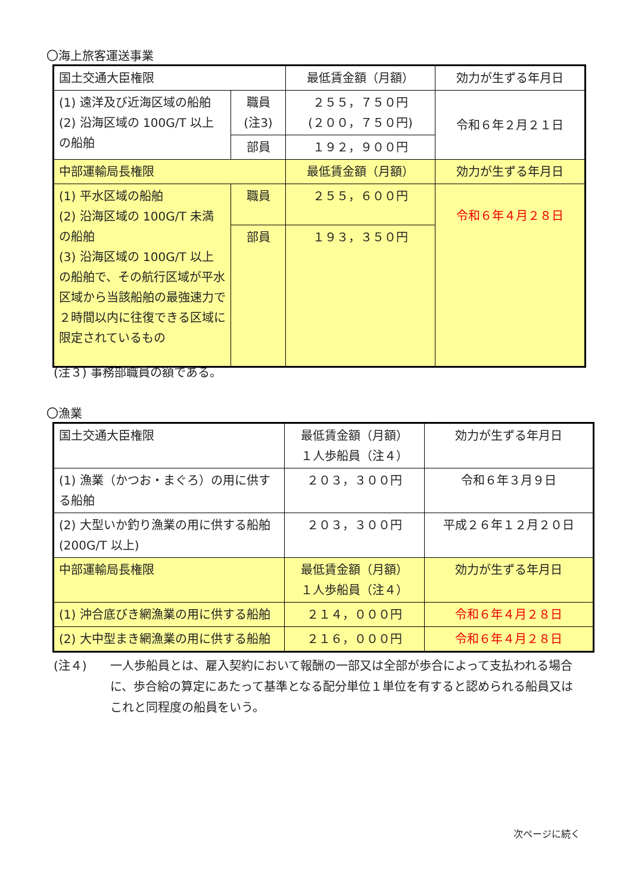〇海上旅客運送事業
| 国土交通大臣権限 | | 最低賃金額（月額） | 効力が生ずる年月日 |
| (1) 遠洋及び近海区域の船舶 (2) 沿海区域の 100G/T 以上の船舶 | 職員 (注3) | ２５５，７５０円 (２００，７５０円) | 令和６年２月２１日 |
| | 部員 | １９２，９００円 | |
| 中部運輸局長権限 | | 最低賃金額（月額） | 効力が生ずる年月日 |
| (1) 平水区域の船舶 (2) 沿海区域の 100G/T 未満の船舶 (3) 沿海区域の 100G/T 以上の船舶で、その航行区域が平水区域から当該船舶の最強速力で２時間以内に往復できる区域に限定されているもの | 職員 | ２５５，６００円 | 令和６年４月２８日 |
| | 部員 | １９３，３５０円 | |
(注３) 事務部職員の額である。
〇漁業
| 国土交通大臣権限 | 最低賃金額（月額） １人歩船員（注４） | 効力が生ずる年月日 |
| (1) 漁業（かつお・まぐろ）の用に供する船舶 | ２０３，３００円 | 令和６年３月９日 |
| (2) 大型いか釣り漁業の用に供する船舶 (200G/T 以上) | ２０３，３００円 | 平成２６年１２月２０日 |
| 中部運輸局長権限 | 最低賃金額（月額） １人歩船員（注４） | 効力が生ずる年月日 |
| (1) 沖合底びき網漁業の用に供する船舶 | ２１４，０００円 | 令和６年４月２８日 |
| (2) 大中型まき網漁業の用に供する船舶 | ２１６，０００円 | 令和６年４月２８日 |
(注４) 一人歩船員とは、雇入契約において報酬の一部又は全部が歩合によって支払われる場合に、歩合給の算定にあたって基準となる配分単位１単位を有すると認められる船員又はこれと同程度の船員をいう。
次ページに続く